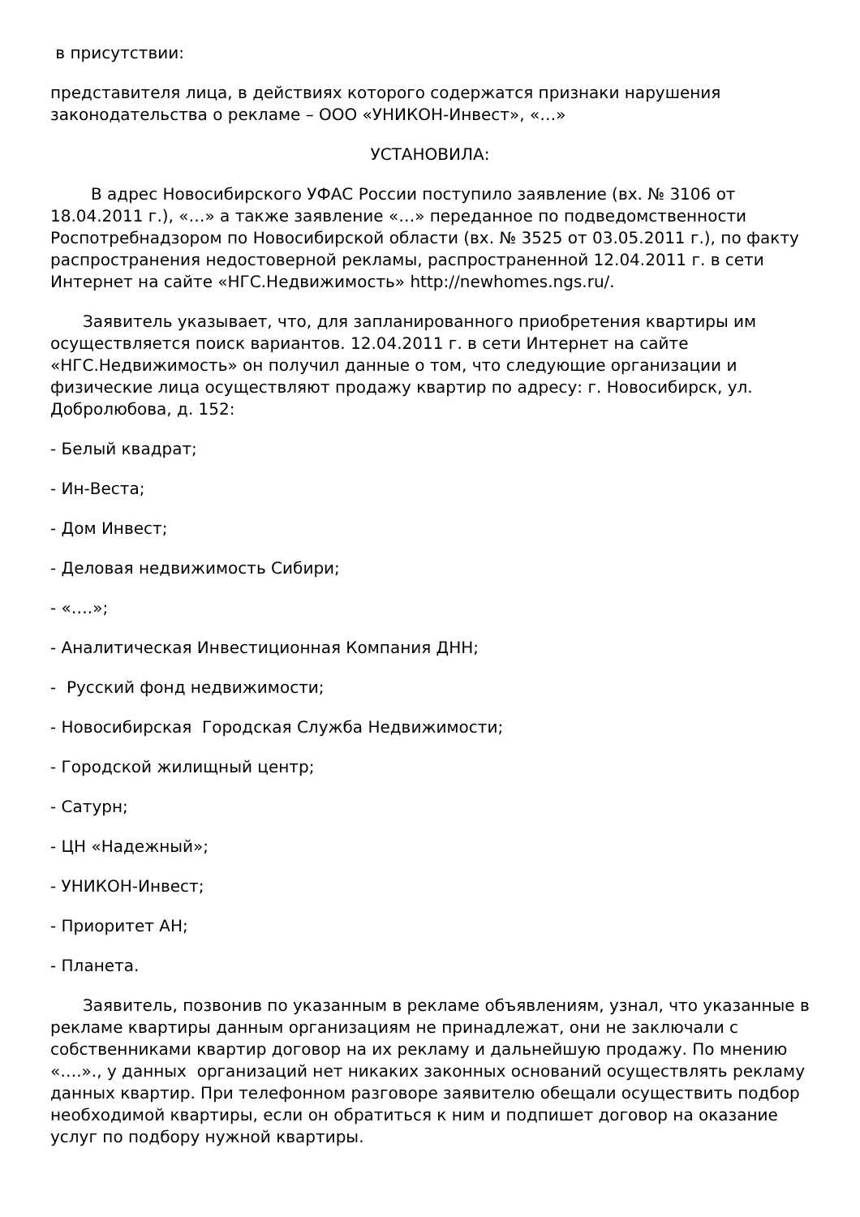в присутствии:
представителя лица, в действиях которого содержатся признаки нарушения законодательства о рекламе – ООО «УНИКОН-Инвест», «…»
УСТАНОВИЛА:
В адрес Новосибирского УФАС России поступило заявление (вх. № 3106 от 18.04.2011 г.), «…» а также заявление «…» переданное по подведомственности Роспотребнадзором по Новосибирской области (вх. № 3525 от 03.05.2011 г.), по факту распространения недостоверной рекламы, распространенной 12.04.2011 г. в сети Интернет на сайте «НГС.Недвижимость» http://newhomes.ngs.ru/.
Заявитель указывает, что, для запланированного приобретения квартиры им осуществляется поиск вариантов. 12.04.2011 г. в сети Интернет на сайте «НГС.Недвижимость» он получил данные о том, что следующие организации и физические лица осуществляют продажу квартир по адресу: г. Новосибирск, ул. Добролюбова, д. 152:
- Белый квадрат;
- Ин-Веста;
- Дом Инвест;
- Деловая недвижимость Сибири;
- «….»;
- Аналитическая Инвестиционная Компания ДНН;
- Русский фонд недвижимости;
- Новосибирская Городская Служба Недвижимости;
- Городской жилищный центр;
- Сатурн;
- ЦН «Надежный»;
- УНИКОН-Инвест;
- Приоритет АН;
- Планета.
Заявитель, позвонив по указанным в рекламе объявлениям, узнал, что указанные в рекламе квартиры данным организациям не принадлежат, они не заключали с собственниками квартир договор на их рекламу и дальнейшую продажу. По мнению «….»., у данных организаций нет никаких законных оснований осуществлять рекламу данных квартир. При телефонном разговоре заявителю обещали осуществить подбор необходимой квартиры, если он обратиться к ним и подпишет договор на оказание услуг по подбору нужной квартиры.